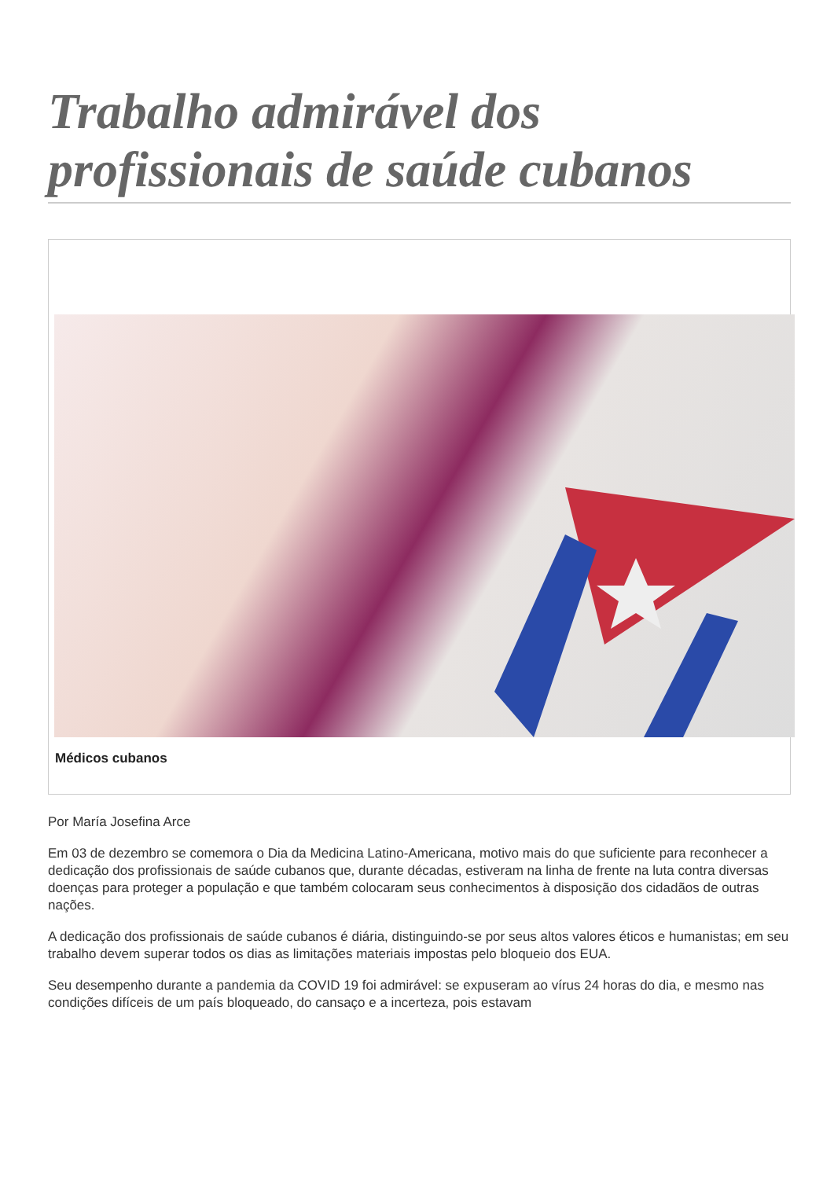Trabalho admirável dos profissionais de saúde cubanos
Médicos cubanos
Por María Josefina Arce
Em 03 de dezembro se comemora o Dia da Medicina Latino-Americana, motivo mais do que suficiente para reconhecer a dedicação dos profissionais de saúde cubanos que, durante décadas, estiveram na linha de frente na luta contra diversas doenças para proteger a população e que também colocaram seus conhecimentos à disposição dos cidadãos de outras nações.
A dedicação dos profissionais de saúde cubanos é diária, distinguindo-se por seus altos valores éticos e humanistas; em seu trabalho devem superar todos os dias as limitações materiais impostas pelo bloqueio dos EUA.
Seu desempenho durante a pandemia da COVID 19 foi admirável: se expuseram ao vírus 24 horas do dia, e mesmo nas condições difíceis de um país bloqueado, do cansaço e a incerteza, pois estavam